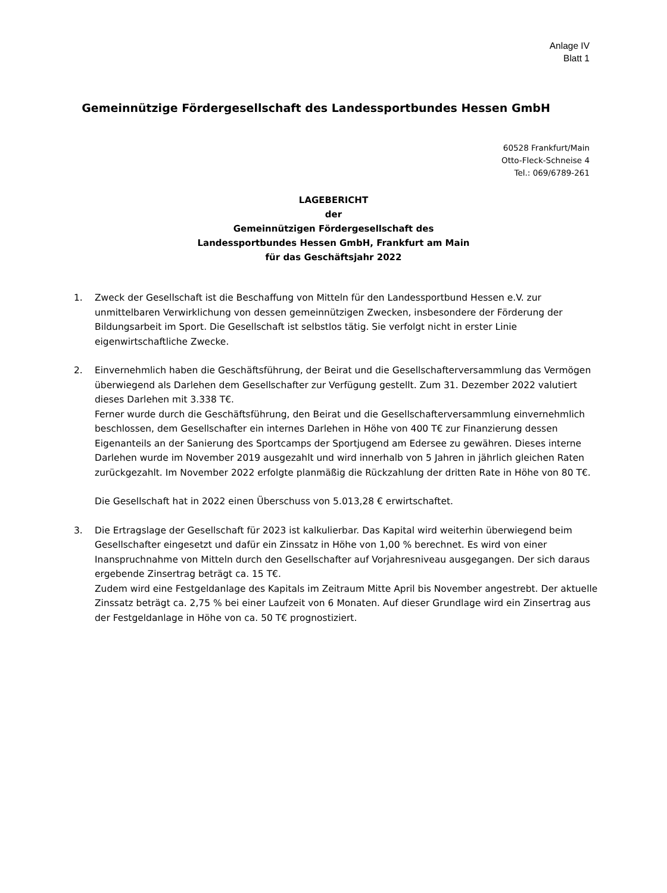Anlage IV
Blatt 1
Gemeinnützige Fördergesellschaft des Landessportbundes Hessen GmbH
60528 Frankfurt/Main
Otto-Fleck-Schneise 4
Tel.: 069/6789-261
LAGEBERICHT
der
Gemeinnützigen Fördergesellschaft des
Landessportbundes Hessen GmbH, Frankfurt am Main
für das Geschäftsjahr 2022
1. Zweck der Gesellschaft ist die Beschaffung von Mitteln für den Landessportbund Hessen e.V. zur unmittelbaren Verwirklichung von dessen gemeinnützigen Zwecken, insbesondere der Förderung der Bildungsarbeit im Sport. Die Gesellschaft ist selbstlos tätig. Sie verfolgt nicht in erster Linie eigenwirtschaftliche Zwecke.
2. Einvernehmlich haben die Geschäftsführung, der Beirat und die Gesellschafterversammlung das Vermögen überwiegend als Darlehen dem Gesellschafter zur Verfügung gestellt. Zum 31. Dezember 2022 valutiert dieses Darlehen mit 3.338 T€.
Ferner wurde durch die Geschäftsführung, den Beirat und die Gesellschafterversammlung einvernehmlich beschlossen, dem Gesellschafter ein internes Darlehen in Höhe von 400 T€ zur Finanzierung dessen Eigenanteils an der Sanierung des Sportcamps der Sportjugend am Edersee zu gewähren. Dieses interne Darlehen wurde im November 2019 ausgezahlt und wird innerhalb von 5 Jahren in jährlich gleichen Raten zurückgezahlt. Im November 2022 erfolgte planmäßig die Rückzahlung der dritten Rate in Höhe von 80 T€.
Die Gesellschaft hat in 2022 einen Überschuss von 5.013,28 € erwirtschaftet.
3. Die Ertragslage der Gesellschaft für 2023 ist kalkulierbar. Das Kapital wird weiterhin überwiegend beim Gesellschafter eingesetzt und dafür ein Zinssatz in Höhe von 1,00 % berechnet. Es wird von einer Inanspruchnahme von Mitteln durch den Gesellschafter auf Vorjahresniveau ausgegangen. Der sich daraus ergebende Zinsertrag beträgt ca. 15 T€.
Zudem wird eine Festgeldanlage des Kapitals im Zeitraum Mitte April bis November angestrebt. Der aktuelle Zinssatz beträgt ca. 2,75 % bei einer Laufzeit von 6 Monaten. Auf dieser Grundlage wird ein Zinsertrag aus der Festgeldanlage in Höhe von ca. 50 T€ prognostiziert.